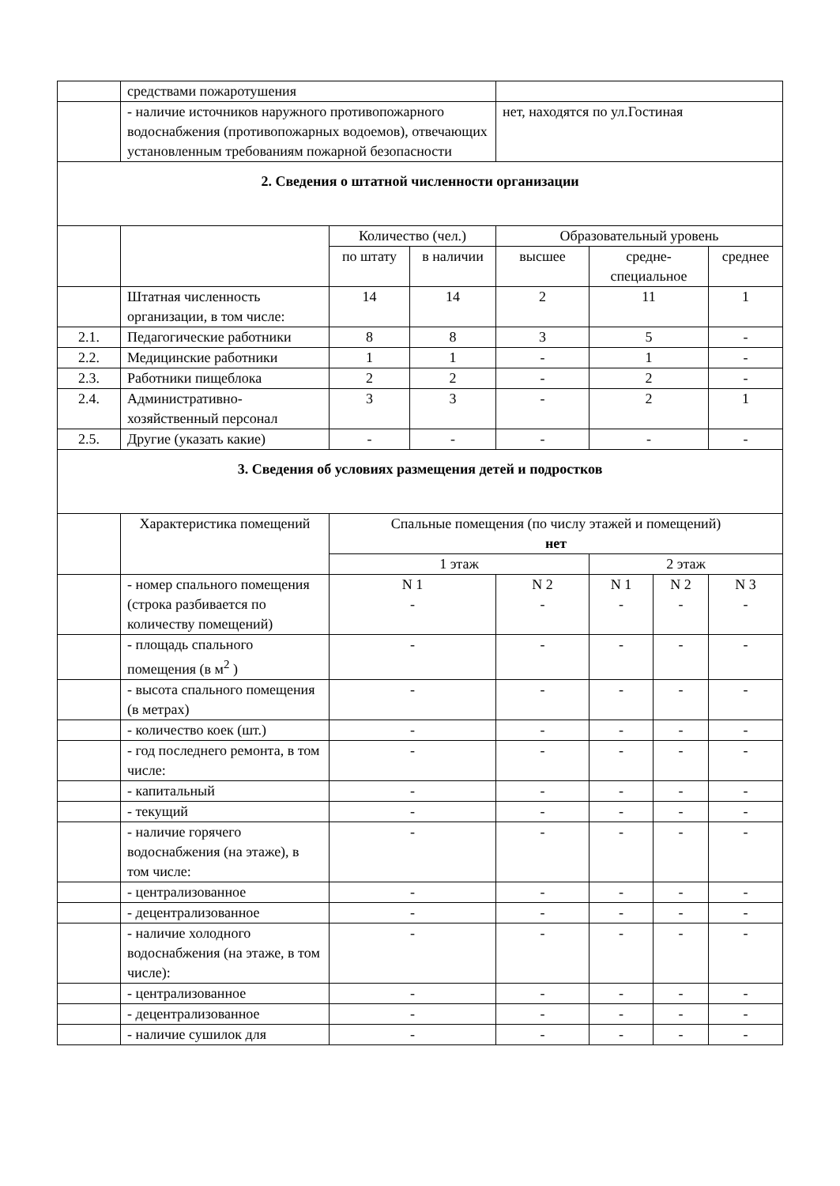| | средствами пожаротушения | | | | | | |
| | - наличие источников наружного противопожарного водоснабжения (противопожарных водоемов), отвечающих установленным требованиям пожарной безопасности | | | нет, находятся по ул.Гостиная | | | |
| 2. Сведения о штатной численности организации | | | | | | | |
| | | Количество (чел.) | | Образовательный уровень | | | |
| | | по штату | в наличии | высшее | средне-специальное | | среднее |
| | Штатная численность организации, в том числе: | 14 | 14 | 2 | 11 | | 1 |
| 2.1. | Педагогические работники | 8 | 8 | 3 | 5 | | - |
| 2.2. | Медицинские работники | 1 | 1 | - | 1 | | - |
| 2.3. | Работники пищеблока | 2 | 2 | - | 2 | | - |
| 2.4. | Административно-хозяйственный персонал | 3 | 3 | - | 2 | | 1 |
| 2.5. | Другие (указать какие) | - | - | - | - | | - |
| 3. Сведения об условиях размещения детей и подростков | | | | | | | |
| | Характеристика помещений | Спальные помещения (по числу этажей и помещений) нет | | | | | |
| | | 1 этаж | | | 2 этаж | | |
| | - номер спального помещения (строка разбивается по количеству помещений) | N 1 - | | N 2 - | N 1 - | N 2 - | N 3 - |
| | - площадь спального помещения (в м<sup>2</sup> ) | - | | - | - | - | - |
| | - высота спального помещения (в метрах) | - | | - | - | - | - |
| | - количество коек (шт.) | - | | - | - | - | - |
| | - год последнего ремонта, в том числе: | - | | - | - | - | - |
| | - капитальный | - | | - | - | - | - |
| | - текущий | - | | - | - | - | - |
| | - наличие горячего водоснабжения (на этаже), в том числе: | - | | - | - | - | - |
| | - централизованное | - | | - | - | - | - |
| | - децентрализованное | - | | - | - | - | - |
| | - наличие холодного водоснабжения (на этаже, в том числе): | - | | - | - | - | - |
| | - централизованное | - | | - | - | - | - |
| | - децентрализованное | - | | - | - | - | - |
| | - наличие сушилок для | - | | - | - | - | - |